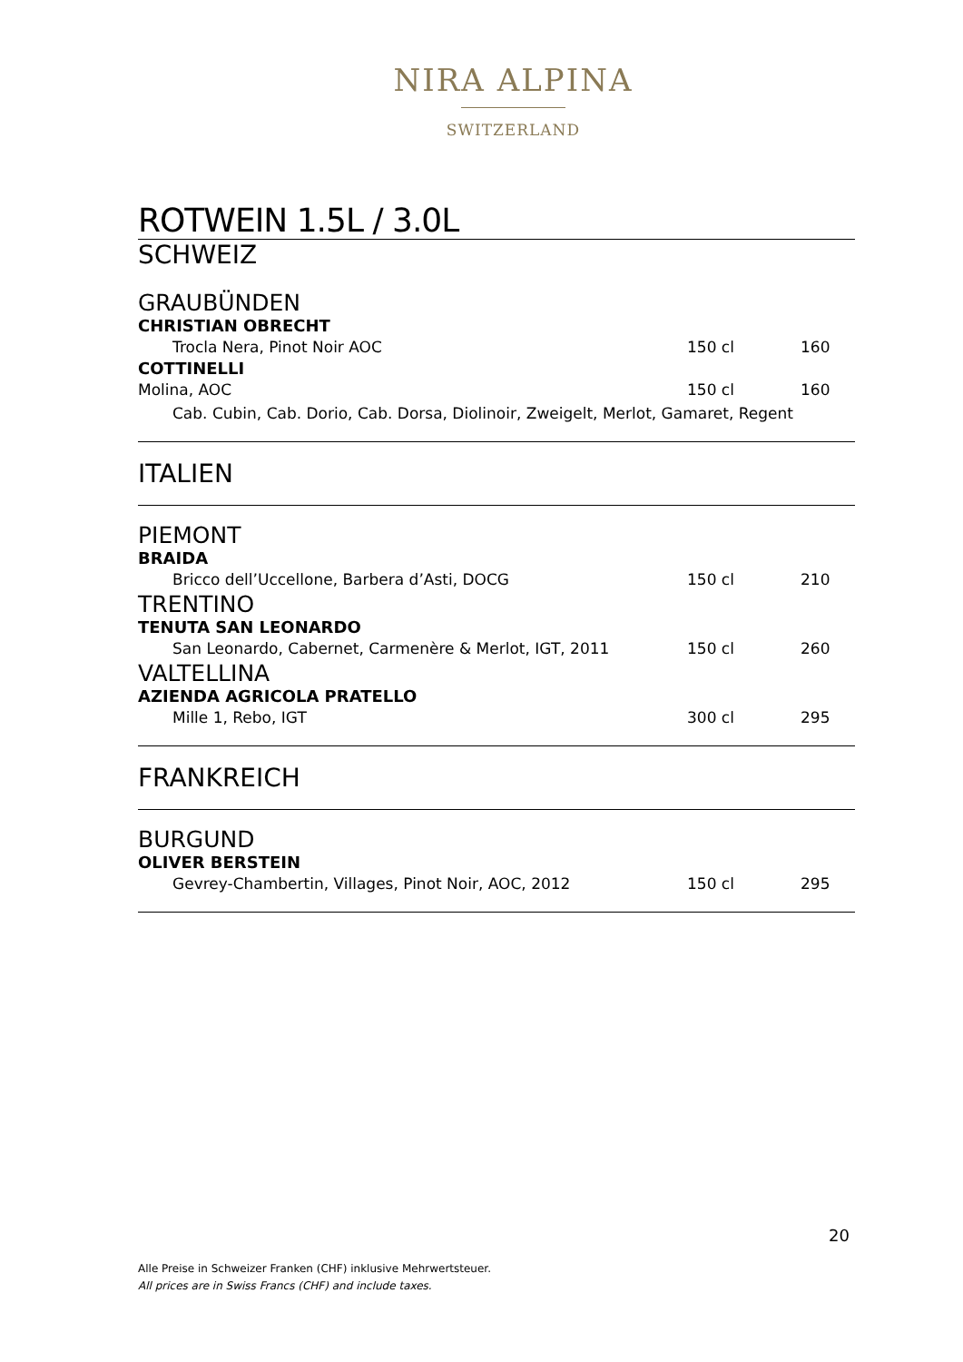NIRA ALPINA
SWITZERLAND
ROTWEIN 1.5L / 3.0L
SCHWEIZ
GRAUBÜNDEN
CHRISTIAN OBRECHT
Trocla Nera, Pinot Noir AOC 150 cl 160
COTTINELLI
Molina, AOC 150 cl 160
Cab. Cubin, Cab. Dorio, Cab. Dorsa, Diolinoir, Zweigelt, Merlot, Gamaret, Regent
ITALIEN
PIEMONT
BRAIDA
Bricco dell’Uccellone, Barbera d’Asti, DOCG 150 cl 210
TRENTINO
TENUTA SAN LEONARDO
San Leonardo, Cabernet, Carmenère & Merlot, IGT, 2011 150 cl 260
VALTELLINA
AZIENDA AGRICOLA PRATELLO
Mille 1, Rebo, IGT 300 cl 295
FRANKREICH
BURGUND
OLIVER BERSTEIN
Gevrey-Chambertin, Villages, Pinot Noir, AOC, 2012 150 cl 295
20
Alle Preise in Schweizer Franken (CHF) inklusive Mehrwertsteuer.
All prices are in Swiss Francs (CHF) and include taxes.